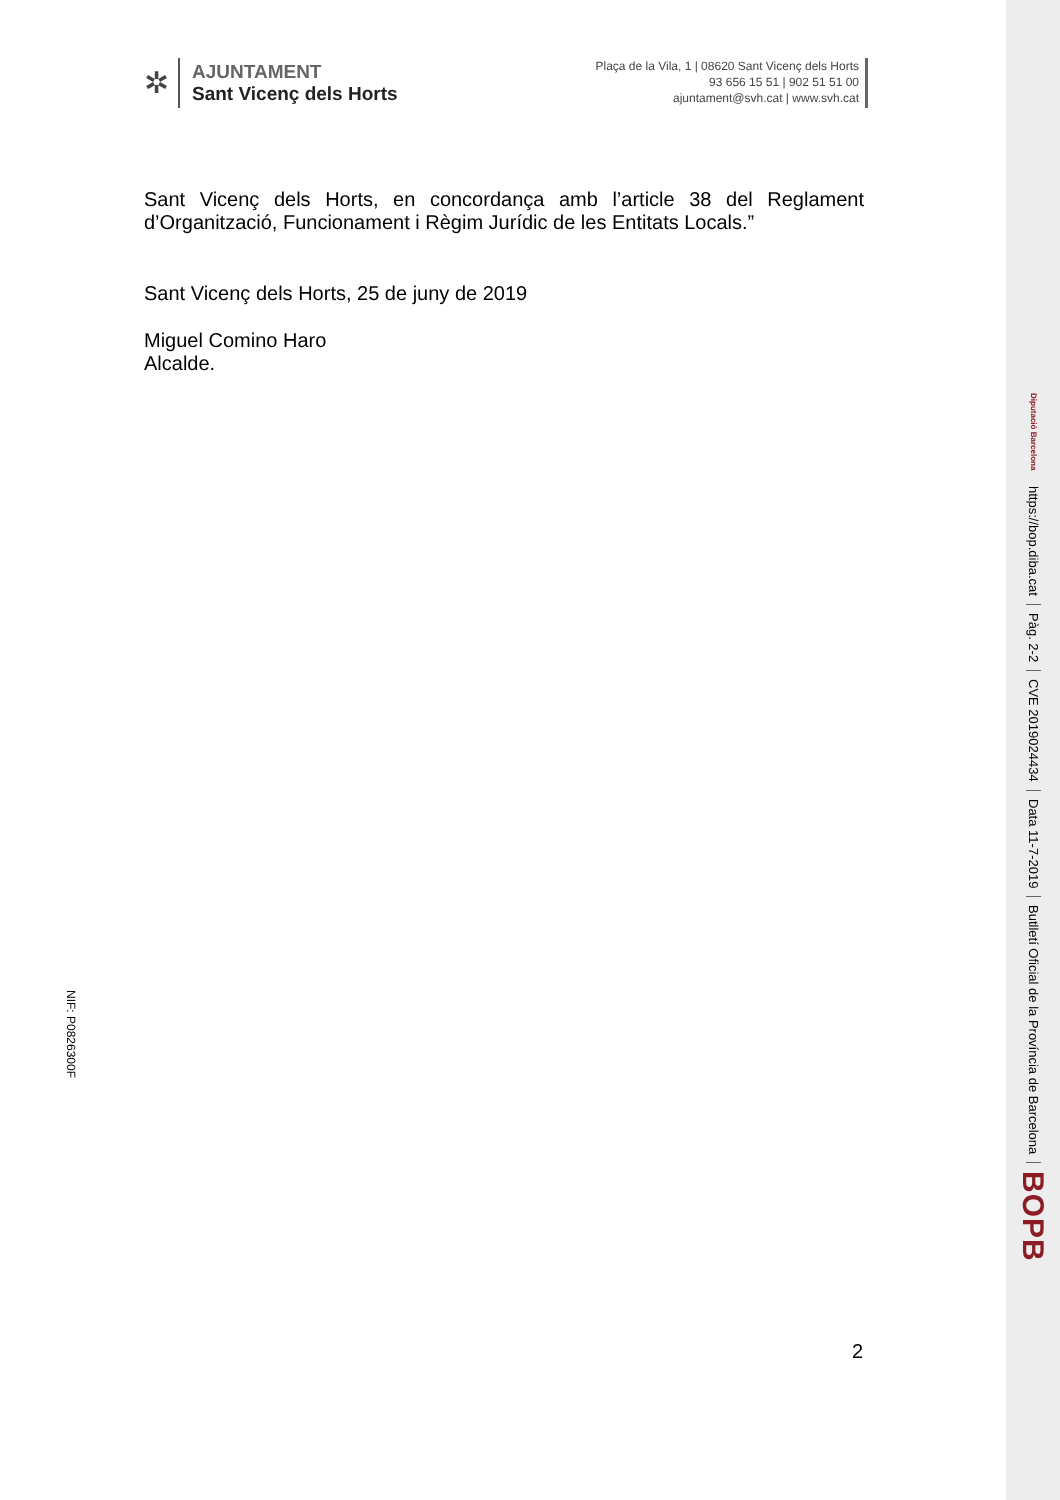✲
AJUNTAMENT
Sant Vicenç dels Horts
Plaça de la Vila, 1 | 08620 Sant Vicenç dels Horts
93 656 15 51 | 902 51 51 00
ajuntament@svh.cat | www.svh.cat
Sant Vicenç dels Horts, en concordança amb l’article 38 del Reglament d’Organització, Funcionament i Règim Jurídic de les Entitats Locals.”
Sant Vicenç dels Horts, 25 de juny de 2019
Miguel Comino Haro
Alcalde.
NIF: P0826300F
2
BOPB
Butlletí Oficial de la Província de Barcelona
Data 11-7-2019
CVE 2019024434
Pàg. 2-2
https://bop.diba.cat
Diputació Barcelona